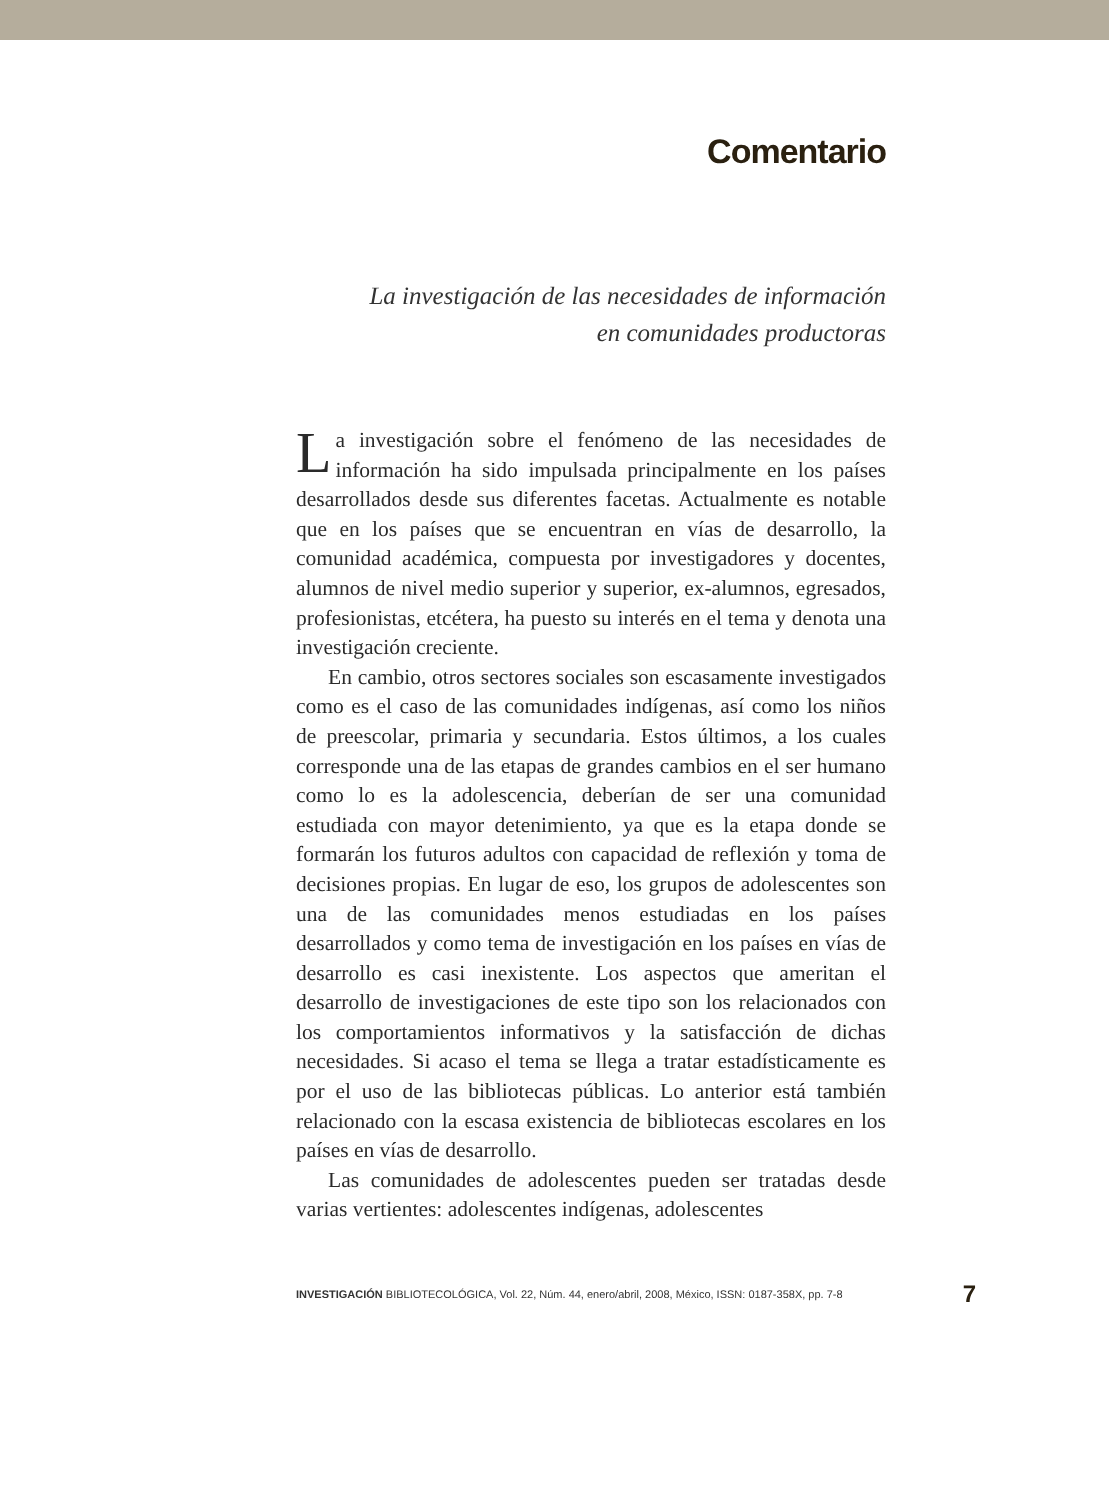Comentario
La investigación de las necesidades de información
en comunidades productoras
La investigación sobre el fenómeno de las necesidades de información ha sido impulsada principalmente en los países desarrollados desde sus diferentes facetas. Actualmente es notable que en los países que se encuentran en vías de desarrollo, la comunidad académica, compuesta por investigadores y docentes, alumnos de nivel medio superior y superior, ex-alumnos, egresados, profesionistas, etcétera, ha puesto su interés en el tema y denota una investigación creciente.
En cambio, otros sectores sociales son escasamente investigados como es el caso de las comunidades indígenas, así como los niños de preescolar, primaria y secundaria. Estos últimos, a los cuales corresponde una de las etapas de grandes cambios en el ser humano como lo es la adolescencia, deberían de ser una comunidad estudiada con mayor detenimiento, ya que es la etapa donde se formarán los futuros adultos con capacidad de reflexión y toma de decisiones propias. En lugar de eso, los grupos de adolescentes son una de las comunidades menos estudiadas en los países desarrollados y como tema de investigación en los países en vías de desarrollo es casi inexistente. Los aspectos que ameritan el desarrollo de investigaciones de este tipo son los relacionados con los comportamientos informativos y la satisfacción de dichas necesidades. Si acaso el tema se llega a tratar estadísticamente es por el uso de las bibliotecas públicas. Lo anterior está también relacionado con la escasa existencia de bibliotecas escolares en los países en vías de desarrollo.
Las comunidades de adolescentes pueden ser tratadas desde varias vertientes: adolescentes indígenas, adolescentes
INVESTIGACIÓN BIBLIOTECOLÓGICA, Vol. 22, Núm. 44, enero/abril, 2008, México, ISSN: 0187-358X, pp. 7-8 7